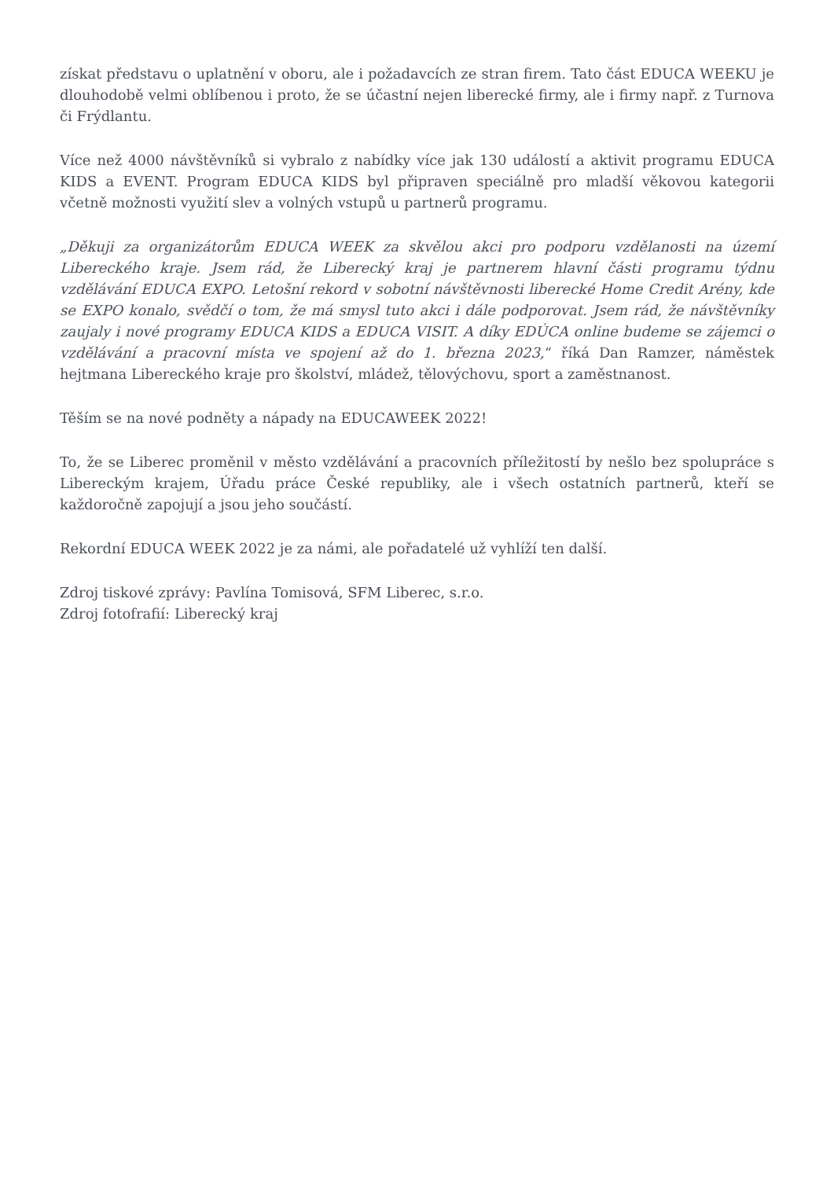získat představu o uplatnění v oboru, ale i požadavcích ze stran firem. Tato část EDUCA WEEKU je dlouhodobě velmi oblíbenou i proto, že se účastní nejen liberecké firmy, ale i firmy např. z Turnova či Frýdlantu.
Více než 4000 návštěvníků si vybralo z nabídky více jak 130 událostí a aktivit programu EDUCA KIDS a EVENT. Program EDUCA KIDS byl připraven speciálně pro mladší věkovou kategorii včetně možnosti využití slev a volných vstupů u partnerů programu.
„Děkuji za organizátorům EDUCA WEEK za skvělou akci pro podporu vzdělanosti na území Libereckého kraje. Jsem rád, že Liberecký kraj je partnerem hlavní části programu týdnu vzdělávání EDUCA EXPO. Letošní rekord v sobotní návštěvnosti liberecké Home Credit Arény, kde se EXPO konalo, svědčí o tom, že má smysl tuto akci i dále podporovat. Jsem rád, že návštěvníky zaujaly i nové programy EDUCA KIDS a EDUCA VISIT. A díky EDÚCA online budeme se zájemci o vzdělávání a pracovní místa ve spojení až do 1. března 2023,“ říká Dan Ramzer, náměstek hejtmana Libereckého kraje pro školství, mládež, tělovýchovu, sport a zaměstnanost.
Těším se na nové podněty a nápady na EDUCAWEEK 2022!
To, že se Liberec proměnil v město vzdělávání a pracovních příležitostí by nešlo bez spolupráce s Libereckým krajem, Úřadu práce České republiky, ale i všech ostatních partnerů, kteří se každoročně zapojují a jsou jeho součástí.
Rekordní EDUCA WEEK 2022 je za námi, ale pořadatelé už vyhlíží ten další.
Zdroj tiskové zprávy: Pavlína Tomisová, SFM Liberec, s.r.o.
Zdroj fotofrafií: Liberecký kraj